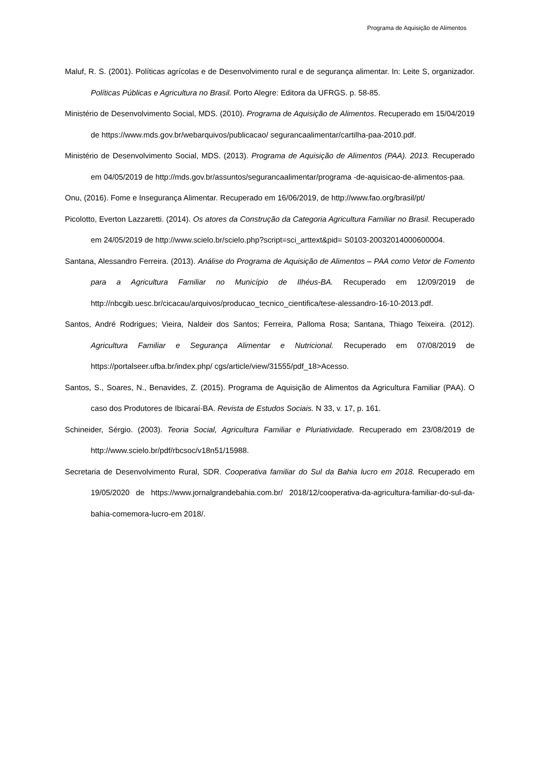Programa de Aquisição de Alimentos
Maluf, R. S. (2001). Políticas agrícolas e de Desenvolvimento rural e de segurança alimentar. In: Leite S, organizador. Políticas Públicas e Agricultura no Brasil. Porto Alegre: Editora da UFRGS. p. 58-85.
Ministério de Desenvolvimento Social, MDS. (2010). Programa de Aquisição de Alimentos. Recuperado em 15/04/2019 de https://www.mds.gov.br/webarquivos/publicacao/ segurancaalimentar/cartilha-paa-2010.pdf.
Ministério de Desenvolvimento Social, MDS. (2013). Programa de Aquisição de Alimentos (PAA). 2013. Recuperado em 04/05/2019 de http://mds.gov.br/assuntos/segurancaalimentar/programa -de-aquisicao-de-alimentos-paa.
Onu, (2016). Fome e Insegurança Alimentar. Recuperado em 16/06/2019, de http://www.fao.org/brasil/pt/
Picolotto, Everton Lazzaretti. (2014). Os atores da Construção da Categoria Agricultura Familiar no Brasil. Recuperado em 24/05/2019 de http://www.scielo.br/scielo.php?script=sci_arttext&pid= S0103-20032014000600004.
Santana, Alessandro Ferreira. (2013). Análise do Programa de Aquisição de Alimentos – PAA como Vetor de Fomento para a Agricultura Familiar no Município de Ilhéus-BA. Recuperado em 12/09/2019 de http://nbcgib.uesc.br/cicacau/arquivos/producao_tecnico_cientifica/tese-alessandro-16-10-2013.pdf.
Santos, André Rodrigues; Vieira, Naldeir dos Santos; Ferreira, Palloma Rosa; Santana, Thiago Teixeira. (2012). Agricultura Familiar e Segurança Alimentar e Nutricional. Recuperado em 07/08/2019 de https://portalseer.ufba.br/index.php/ cgs/article/view/31555/pdf_18>Acesso.
Santos, S., Soares, N., Benavides, Z. (2015). Programa de Aquisição de Alimentos da Agricultura Familiar (PAA). O caso dos Produtores de Ibicaraí-BA. Revista de Estudos Sociais. N 33, v. 17, p. 161.
Schineider, Sérgio. (2003). Teoria Social, Agricultura Familiar e Pluriatividade. Recuperado em 23/08/2019 de http://www.scielo.br/pdf/rbcsoc/v18n51/15988.
Secretaria de Desenvolvimento Rural, SDR. Cooperativa familiar do Sul da Bahia lucro em 2018. Recuperado em 19/05/2020 de https://www.jornalgrandebahia.com.br/ 2018/12/cooperativa-da-agricultura-familiar-do-sul-da-bahia-comemora-lucro-em 2018/.